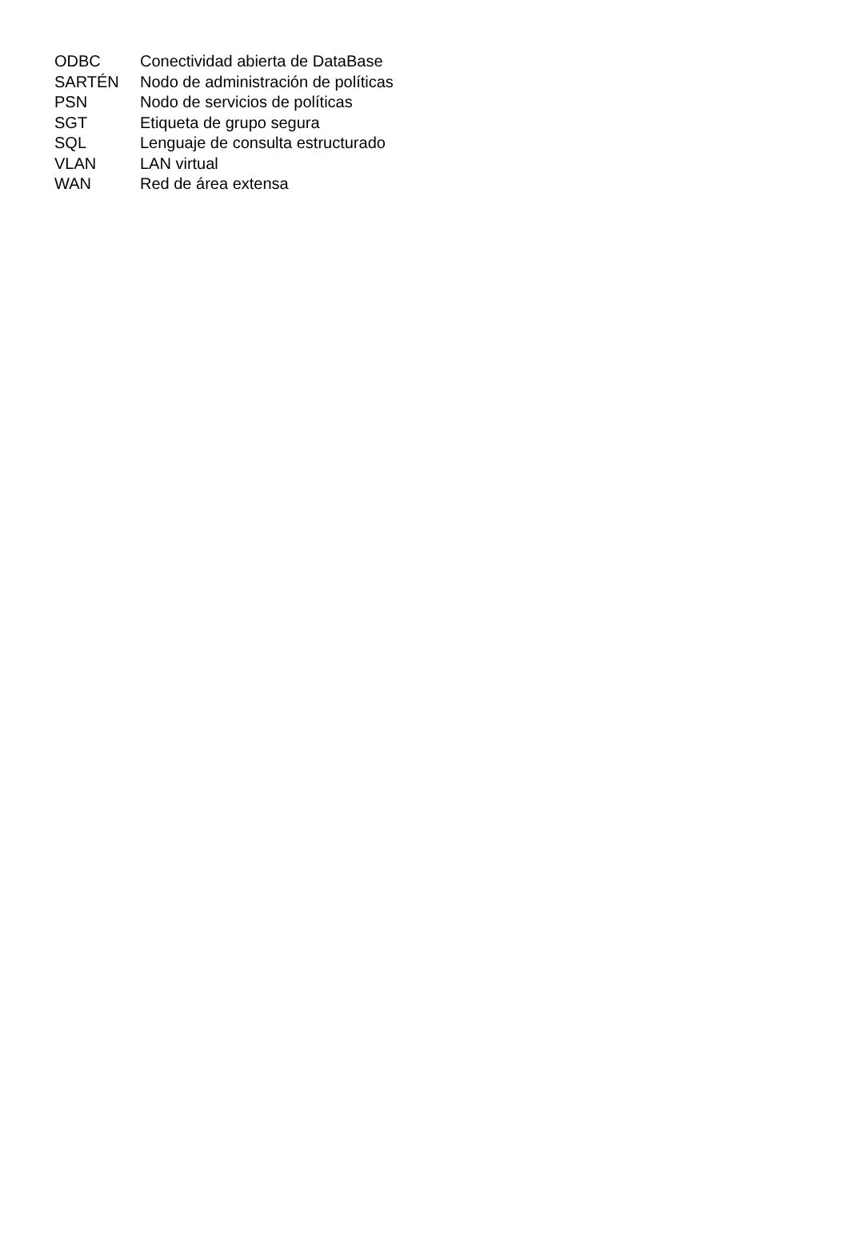| ODBC | Conectividad abierta de DataBase |
| SARTÉN | Nodo de administración de políticas |
| PSN | Nodo de servicios de políticas |
| SGT | Etiqueta de grupo segura |
| SQL | Lenguaje de consulta estructurado |
| VLAN | LAN virtual |
| WAN | Red de área extensa |